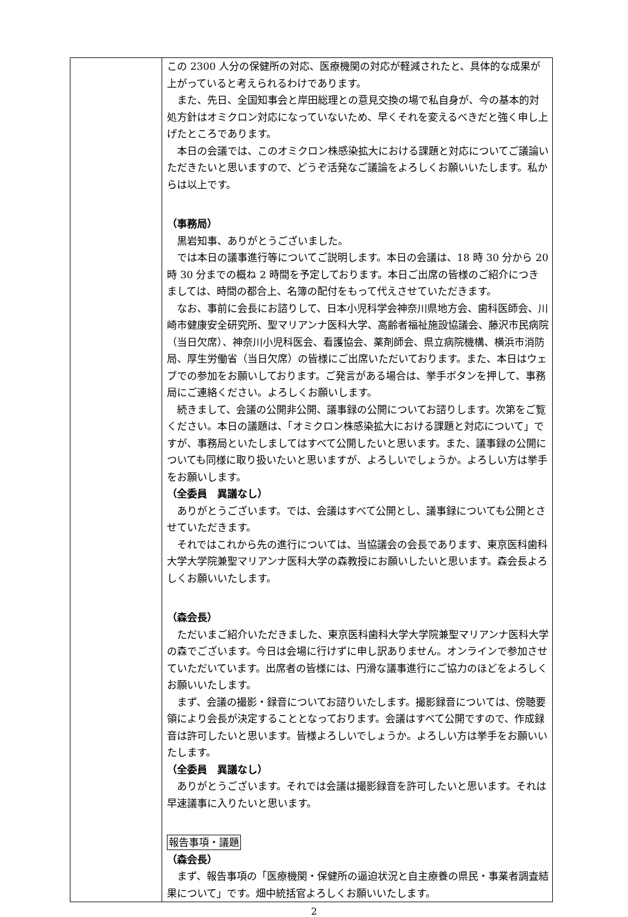| | この 2300 人分の保健所の対応、医療機関の対応が軽減されたと、具体的な成果が上がっていると考えられるわけであります。 また、先日、全国知事会と岸田総理との意見交換の場で私自身が、今の基本的対処方針はオミクロン対応になっていないため、早くそれを変えるべきだと強く申し上げたところであります。 本日の会議では、このオミクロン株感染拡大における課題と対応についてご議論いただきたいと思いますので、どうぞ活発なご議論をよろしくお願いいたします。私からは以上です。 （事務局） 黒岩知事、ありがとうございました。 では本日の議事進行等についてご説明します。本日の会議は、18 時 30 分から 20 時 30 分までの概ね 2 時間を予定しております。本日ご出席の皆様のご紹介につきましては、時間の都合上、名簿の配付をもって代えさせていただきます。 なお、事前に会長にお諮りして、日本小児科学会神奈川県地方会、歯科医師会、川崎市健康安全研究所、聖マリアンナ医科大学、高齢者福祉施設協議会、藤沢市民病院（当日欠席）、神奈川小児科医会、看護協会、薬剤師会、県立病院機構、横浜市消防局、厚生労働省（当日欠席）の皆様にご出席いただいております。また、本日はウェブでの参加をお願いしております。ご発言がある場合は、挙手ボタンを押して、事務局にご連絡ください。よろしくお願いします。 続きまして、会議の公開非公開、議事録の公開についてお諮りします。次第をご覧ください。本日の議題は、「オミクロン株感染拡大における課題と対応について」ですが、事務局といたしましてはすべて公開したいと思います。また、議事録の公開についても同様に取り扱いたいと思いますが、よろしいでしょうか。よろしい方は挙手をお願いします。 （全委員 異議なし） ありがとうございます。では、会議はすべて公開とし、議事録についても公開とさせていただきます。 それではこれから先の進行については、当協議会の会長であります、東京医科歯科大学大学院兼聖マリアンナ医科大学の森教授にお願いしたいと思います。森会長よろしくお願いいたします。 （森会長） ただいまご紹介いただきました、東京医科歯科大学大学院兼聖マリアンナ医科大学の森でございます。今日は会場に行けずに申し訳ありません。オンラインで参加させていただいています。出席者の皆様には、円滑な議事進行にご協力のほどをよろしくお願いいたします。 まず、会議の撮影・録音についてお諮りいたします。撮影録音については、傍聴要領により会長が決定することとなっております。会議はすべて公開ですので、作成録音は許可したいと思います。皆様よろしいでしょうか。よろしい方は挙手をお願いいたします。 （全委員 異議なし） ありがとうございます。それでは会議は撮影録音を許可したいと思います。それは早速議事に入りたいと思います。 報告事項・議題 （森会長） まず、報告事項の「医療機関・保健所の逼迫状況と自主療養の県民・事業者調査結果について」です。畑中統括官よろしくお願いいたします。 |
2